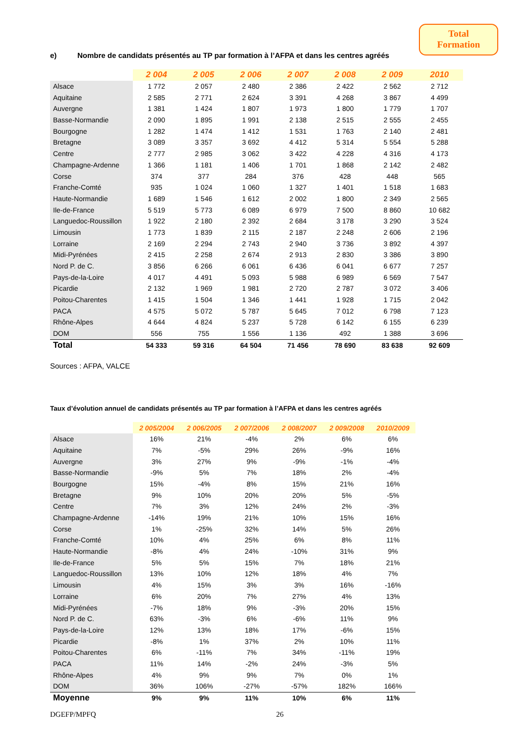Total
Formation
e) Nombre de candidats présentés au TP par formation à l’AFPA et dans les centres agréés
| | 2 004 | 2 005 | 2 006 | 2 007 | 2 008 | 2 009 | 2010 |
| Alsace | 1 772 | 2 057 | 2 480 | 2 386 | 2 422 | 2 562 | 2 712 |
| Aquitaine | 2 585 | 2 771 | 2 624 | 3 391 | 4 268 | 3 867 | 4 499 |
| Auvergne | 1 381 | 1 424 | 1 807 | 1 973 | 1 800 | 1 779 | 1 707 |
| Basse-Normandie | 2 090 | 1 895 | 1 991 | 2 138 | 2 515 | 2 555 | 2 455 |
| Bourgogne | 1 282 | 1 474 | 1 412 | 1 531 | 1 763 | 2 140 | 2 481 |
| Bretagne | 3 089 | 3 357 | 3 692 | 4 412 | 5 314 | 5 554 | 5 288 |
| Centre | 2 777 | 2 985 | 3 062 | 3 422 | 4 228 | 4 316 | 4 173 |
| Champagne-Ardenne | 1 366 | 1 181 | 1 406 | 1 701 | 1 868 | 2 142 | 2 482 |
| Corse | 374 | 377 | 284 | 376 | 428 | 448 | 565 |
| Franche-Comté | 935 | 1 024 | 1 060 | 1 327 | 1 401 | 1 518 | 1 683 |
| Haute-Normandie | 1 689 | 1 546 | 1 612 | 2 002 | 1 800 | 2 349 | 2 565 |
| Ile-de-France | 5 519 | 5 773 | 6 089 | 6 979 | 7 500 | 8 860 | 10 682 |
| Languedoc-Roussillon | 1 922 | 2 180 | 2 392 | 2 684 | 3 178 | 3 290 | 3 524 |
| Limousin | 1 773 | 1 839 | 2 115 | 2 187 | 2 248 | 2 606 | 2 196 |
| Lorraine | 2 169 | 2 294 | 2 743 | 2 940 | 3 736 | 3 892 | 4 397 |
| Midi-Pyrénées | 2 415 | 2 258 | 2 674 | 2 913 | 2 830 | 3 386 | 3 890 |
| Nord P. de C. | 3 856 | 6 266 | 6 061 | 6 436 | 6 041 | 6 677 | 7 257 |
| Pays-de-la-Loire | 4 017 | 4 491 | 5 093 | 5 988 | 6 989 | 6 569 | 7 547 |
| Picardie | 2 132 | 1 969 | 1 981 | 2 720 | 2 787 | 3 072 | 3 406 |
| Poitou-Charentes | 1 415 | 1 504 | 1 346 | 1 441 | 1 928 | 1 715 | 2 042 |
| PACA | 4 575 | 5 072 | 5 787 | 5 645 | 7 012 | 6 798 | 7 123 |
| Rhône-Alpes | 4 644 | 4 824 | 5 237 | 5 728 | 6 142 | 6 155 | 6 239 |
| DOM | 556 | 755 | 1 556 | 1 136 | 492 | 1 388 | 3 696 |
| Total | 54 333 | 59 316 | 64 504 | 71 456 | 78 690 | 83 638 | 92 609 |
Sources : AFPA, VALCE
Taux d’évolution annuel de candidats présentés au TP par formation à l’AFPA et dans les centres agréés
| | 2 005/2004 | 2 006/2005 | 2 007/2006 | 2 008/2007 | 2 009/2008 | 2010/2009 |
| Alsace | 16% | 21% | -4% | 2% | 6% | 6% |
| Aquitaine | 7% | -5% | 29% | 26% | -9% | 16% |
| Auvergne | 3% | 27% | 9% | -9% | -1% | -4% |
| Basse-Normandie | -9% | 5% | 7% | 18% | 2% | -4% |
| Bourgogne | 15% | -4% | 8% | 15% | 21% | 16% |
| Bretagne | 9% | 10% | 20% | 20% | 5% | -5% |
| Centre | 7% | 3% | 12% | 24% | 2% | -3% |
| Champagne-Ardenne | -14% | 19% | 21% | 10% | 15% | 16% |
| Corse | 1% | -25% | 32% | 14% | 5% | 26% |
| Franche-Comté | 10% | 4% | 25% | 6% | 8% | 11% |
| Haute-Normandie | -8% | 4% | 24% | -10% | 31% | 9% |
| Ile-de-France | 5% | 5% | 15% | 7% | 18% | 21% |
| Languedoc-Roussillon | 13% | 10% | 12% | 18% | 4% | 7% |
| Limousin | 4% | 15% | 3% | 3% | 16% | -16% |
| Lorraine | 6% | 20% | 7% | 27% | 4% | 13% |
| Midi-Pyrénées | -7% | 18% | 9% | -3% | 20% | 15% |
| Nord P. de C. | 63% | -3% | 6% | -6% | 11% | 9% |
| Pays-de-la-Loire | 12% | 13% | 18% | 17% | -6% | 15% |
| Picardie | -8% | 1% | 37% | 2% | 10% | 11% |
| Poitou-Charentes | 6% | -11% | 7% | 34% | -11% | 19% |
| PACA | 11% | 14% | -2% | 24% | -3% | 5% |
| Rhône-Alpes | 4% | 9% | 9% | 7% | 0% | 1% |
| DOM | 36% | 106% | -27% | -57% | 182% | 166% |
| Moyenne | 9% | 9% | 11% | 10% | 6% | 11% |
DGEFP/MPFQ 26